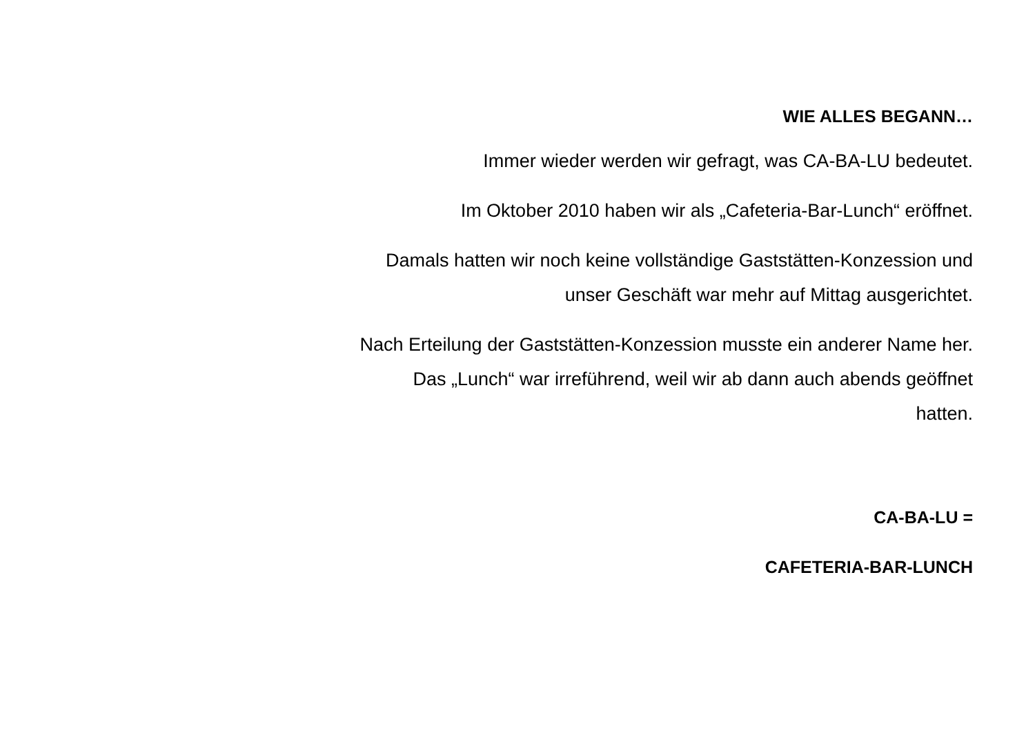WIE ALLES BEGANN…
Immer wieder werden wir gefragt, was CA-BA-LU bedeutet.
Im Oktober 2010 haben wir als „Cafeteria-Bar-Lunch“ eröffnet.
Damals hatten wir noch keine vollständige Gaststätten-Konzession und
unser Geschäft war mehr auf Mittag ausgerichtet.
Nach Erteilung der Gaststätten-Konzession musste ein anderer Name her.
Das „Lunch“ war irreführend, weil wir ab dann auch abends geöffnet
hatten.
CA-BA-LU =
CAFETERIA-BAR-LUNCH